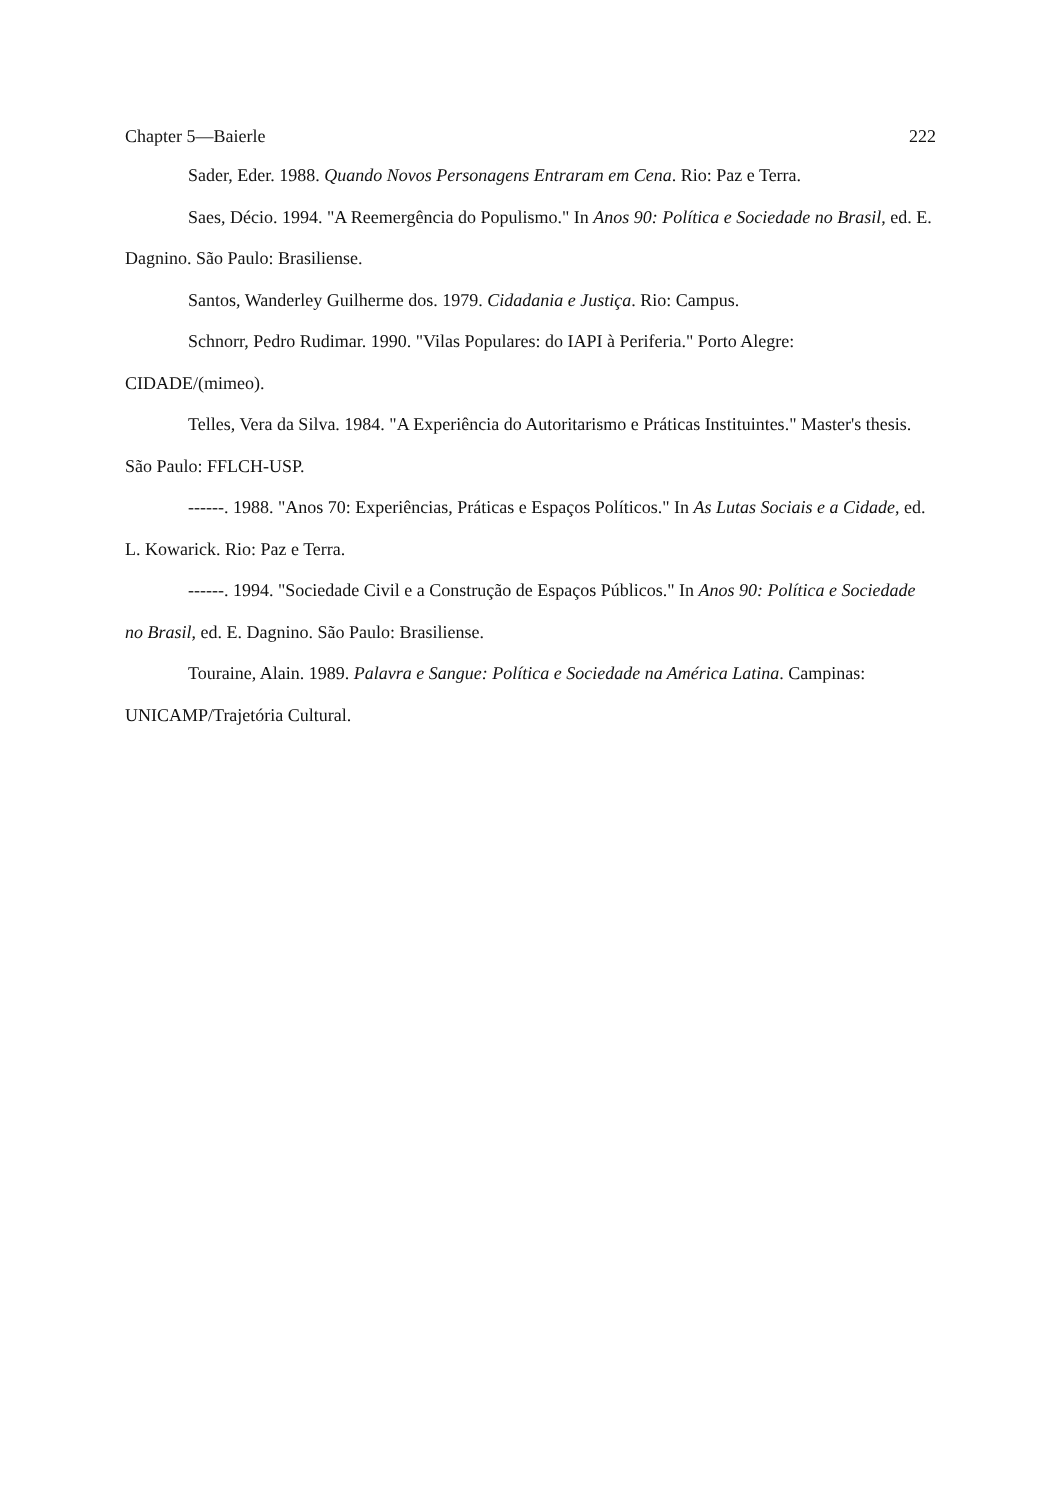Chapter 5—Baierle 222
Sader, Eder. 1988. Quando Novos Personagens Entraram em Cena. Rio: Paz e Terra.
Saes, Décio. 1994. "A Reemergência do Populismo." In Anos 90: Política e Sociedade no Brasil, ed. E. Dagnino. São Paulo: Brasiliense.
Santos, Wanderley Guilherme dos. 1979. Cidadania e Justiça. Rio: Campus.
Schnorr, Pedro Rudimar. 1990. "Vilas Populares: do IAPI à Periferia." Porto Alegre: CIDADE/(mimeo).
Telles, Vera da Silva. 1984. "A Experiência do Autoritarismo e Práticas Instituintes." Master's thesis. São Paulo: FFLCH-USP.
------. 1988. "Anos 70: Experiências, Práticas e Espaços Políticos." In As Lutas Sociais e a Cidade, ed. L. Kowarick. Rio: Paz e Terra.
------. 1994. "Sociedade Civil e a Construção de Espaços Públicos." In Anos 90: Política e Sociedade no Brasil, ed. E. Dagnino. São Paulo: Brasiliense.
Touraine, Alain. 1989. Palavra e Sangue: Política e Sociedade na América Latina. Campinas: UNICAMP/Trajetória Cultural.